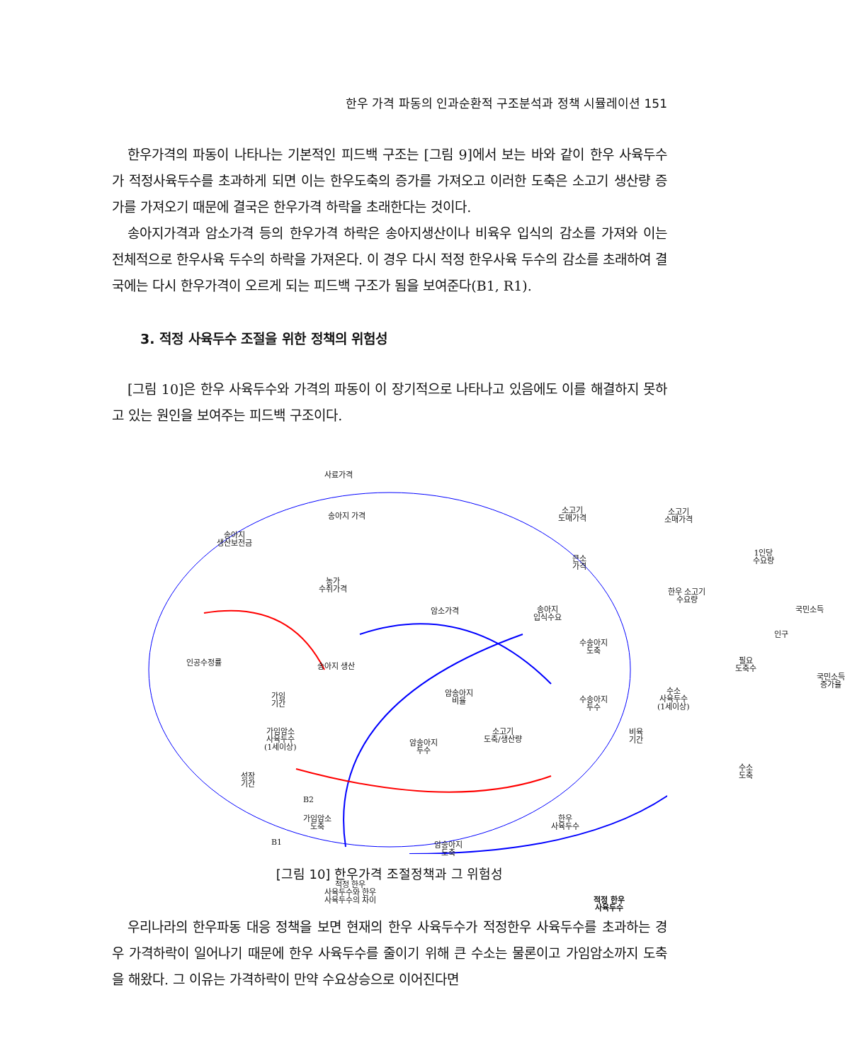한우 가격 파동의 인과순환적 구조분석과 정책 시뮬레이션 151
한우가격의 파동이 나타나는 기본적인 피드백 구조는 [그림 9]에서 보는 바와 같이 한우 사육두수가 적정사육두수를 초과하게 되면 이는 한우도축의 증가를 가져오고 이러한 도축은 소고기 생산량 증가를 가져오기 때문에 결국은 한우가격 하락을 초래한다는 것이다.
송아지가격과 암소가격 등의 한우가격 하락은 송아지생산이나 비육우 입식의 감소를 가져와 이는 전체적으로 한우사육 두수의 하락을 가져온다. 이 경우 다시 적정 한우사육 두수의 감소를 초래하여 결국에는 다시 한우가격이 오르게 되는 피드백 구조가 됨을 보여준다(B1, R1).
3. 적정 사육두수 조절을 위한 정책의 위험성
[그림 10]은 한우 사육두수와 가격의 파동이 이 장기적으로 나타나고 있음에도 이를 해결하지 못하고 있는 원인을 보여주는 피드백 구조이다.
사료가격
송아지 가격
소고기
도매가격
소고기
소매가격
송아지
생산보전금
1인당
수요량 큰소
가격
농가
수취가격 한우 소고기
수요량
국민소득 암소가격 송아지
입식수요
인구
수송아지
도축
인공수정률 송아지 생산
필요
도축수
국민소득
증가율
암송아지
비율
가임
기간
수송아지
두수
수소
사육두수
(1세이상)
가임암소
사육두수
(1세이상)
소고기
도축/생산량
비육
기간 암송아지
두수
성장
기간
수소
도축
B2
가임암소
도축
한우
사육두수
B1 암송아지
도축
적정 한우
사육두수와 한우
사육두수의 차이 적정 한우
사육두수
[그림 10] 한우가격 조절정책과 그 위험성
우리나라의 한우파동 대응 정책을 보면 현재의 한우 사육두수가 적정한우 사육두수를 초과하는 경우 가격하락이 일어나기 때문에 한우 사육두수를 줄이기 위해 큰 수소는 물론이고 가임암소까지 도축을 해왔다. 그 이유는 가격하락이 만약 수요상승으로 이어진다면